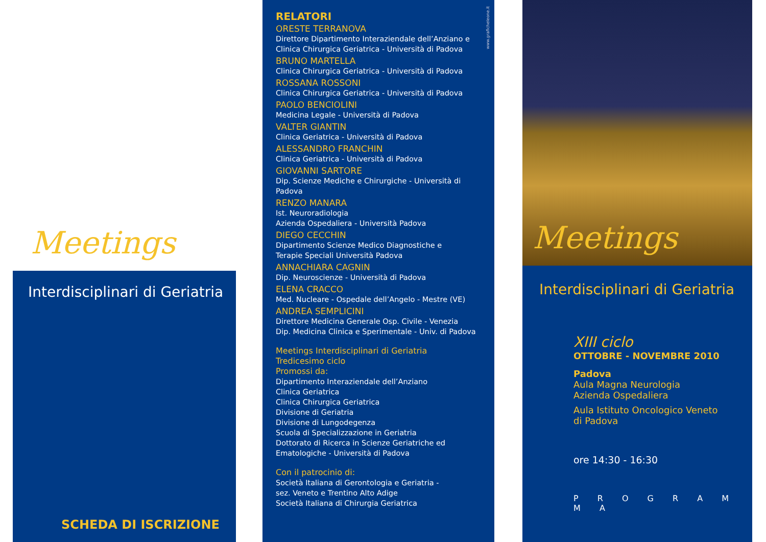Meetings
Interdisciplinari di Geriatria
SCHEDA DI ISCRIZIONE
www.graficheleone.it
RELATORI
ORESTE TERRANOVA
Direttore Dipartimento Interaziendale dell’Anziano e
Clinica Chirurgica Geriatrica - Università di Padova
BRUNO MARTELLA
Clinica Chirurgica Geriatrica - Università di Padova
ROSSANA ROSSONI
Clinica Chirurgica Geriatrica - Università di Padova
PAOLO BENCIOLINI
Medicina Legale - Università di Padova
VALTER GIANTIN
Clinica Geriatrica - Università di Padova
ALESSANDRO FRANCHIN
Clinica Geriatrica - Università di Padova
GIOVANNI SARTORE
Dip. Scienze Mediche e Chirurgiche - Università di Padova
RENZO MANARA
Ist. Neuroradiologia
Azienda Ospedaliera - Università Padova
DIEGO CECCHIN
Dipartimento Scienze Medico Diagnostiche e
Terapie Speciali Università Padova
ANNACHIARA CAGNIN
Dip. Neuroscienze - Università di Padova
ELENA CRACCO
Med. Nucleare - Ospedale dell’Angelo - Mestre (VE)
ANDREA SEMPLICINI
Direttore Medicina Generale Osp. Civile - Venezia
Dip. Medicina Clinica e Sperimentale - Univ. di Padova
Meetings Interdisciplinari di Geriatria
Tredicesimo ciclo
Promossi da:
Dipartimento Interaziendale dell’Anziano
Clinica Geriatrica
Clinica Chirurgica Geriatrica
Divisione di Geriatria
Divisione di Lungodegenza
Scuola di Specializzazione in Geriatria
Dottorato di Ricerca in Scienze Geriatriche ed
Ematologiche - Università di Padova
Con il patrocinio di:
Società Italiana di Gerontologia e Geriatria -
sez. Veneto e Trentino Alto Adige
Società Italiana di Chirurgia Geriatrica
Meetings
Interdisciplinari di Geriatria
XIII ciclo
OTTOBRE - NOVEMBRE 2010
Padova
Aula Magna Neurologia
Azienda Ospedaliera
Aula Istituto Oncologico Veneto
di Padova
ore 14:30 - 16:30
P R O G R A M M A